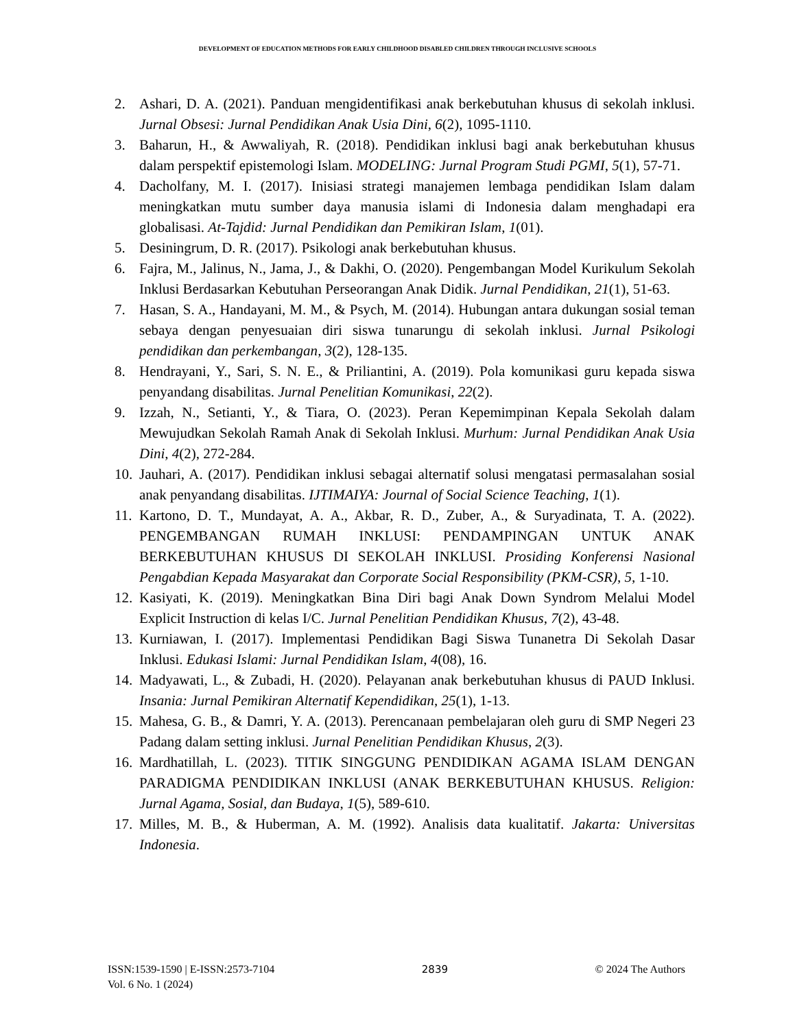DEVELOPMENT OF EDUCATION METHODS FOR EARLY CHILDHOOD DISABLED CHILDREN THROUGH INCLUSIVE SCHOOLS
2. Ashari, D. A. (2021). Panduan mengidentifikasi anak berkebutuhan khusus di sekolah inklusi. Jurnal Obsesi: Jurnal Pendidikan Anak Usia Dini, 6(2), 1095-1110.
3. Baharun, H., & Awwaliyah, R. (2018). Pendidikan inklusi bagi anak berkebutuhan khusus dalam perspektif epistemologi Islam. MODELING: Jurnal Program Studi PGMI, 5(1), 57-71.
4. Dacholfany, M. I. (2017). Inisiasi strategi manajemen lembaga pendidikan Islam dalam meningkatkan mutu sumber daya manusia islami di Indonesia dalam menghadapi era globalisasi. At-Tajdid: Jurnal Pendidikan dan Pemikiran Islam, 1(01).
5. Desiningrum, D. R. (2017). Psikologi anak berkebutuhan khusus.
6. Fajra, M., Jalinus, N., Jama, J., & Dakhi, O. (2020). Pengembangan Model Kurikulum Sekolah Inklusi Berdasarkan Kebutuhan Perseorangan Anak Didik. Jurnal Pendidikan, 21(1), 51-63.
7. Hasan, S. A., Handayani, M. M., & Psych, M. (2014). Hubungan antara dukungan sosial teman sebaya dengan penyesuaian diri siswa tunarungu di sekolah inklusi. Jurnal Psikologi pendidikan dan perkembangan, 3(2), 128-135.
8. Hendrayani, Y., Sari, S. N. E., & Priliantini, A. (2019). Pola komunikasi guru kepada siswa penyandang disabilitas. Jurnal Penelitian Komunikasi, 22(2).
9. Izzah, N., Setianti, Y., & Tiara, O. (2023). Peran Kepemimpinan Kepala Sekolah dalam Mewujudkan Sekolah Ramah Anak di Sekolah Inklusi. Murhum: Jurnal Pendidikan Anak Usia Dini, 4(2), 272-284.
10. Jauhari, A. (2017). Pendidikan inklusi sebagai alternatif solusi mengatasi permasalahan sosial anak penyandang disabilitas. IJTIMAIYA: Journal of Social Science Teaching, 1(1).
11. Kartono, D. T., Mundayat, A. A., Akbar, R. D., Zuber, A., & Suryadinata, T. A. (2022). PENGEMBANGAN RUMAH INKLUSI: PENDAMPINGAN UNTUK ANAK BERKEBUTUHAN KHUSUS DI SEKOLAH INKLUSI. Prosiding Konferensi Nasional Pengabdian Kepada Masyarakat dan Corporate Social Responsibility (PKM-CSR), 5, 1-10.
12. Kasiyati, K. (2019). Meningkatkan Bina Diri bagi Anak Down Syndrom Melalui Model Explicit Instruction di kelas I/C. Jurnal Penelitian Pendidikan Khusus, 7(2), 43-48.
13. Kurniawan, I. (2017). Implementasi Pendidikan Bagi Siswa Tunanetra Di Sekolah Dasar Inklusi. Edukasi Islami: Jurnal Pendidikan Islam, 4(08), 16.
14. Madyawati, L., & Zubadi, H. (2020). Pelayanan anak berkebutuhan khusus di PAUD Inklusi. Insania: Jurnal Pemikiran Alternatif Kependidikan, 25(1), 1-13.
15. Mahesa, G. B., & Damri, Y. A. (2013). Perencanaan pembelajaran oleh guru di SMP Negeri 23 Padang dalam setting inklusi. Jurnal Penelitian Pendidikan Khusus, 2(3).
16. Mardhatillah, L. (2023). TITIK SINGGUNG PENDIDIKAN AGAMA ISLAM DENGAN PARADIGMA PENDIDIKAN INKLUSI (ANAK BERKEBUTUHAN KHUSUS. Religion: Jurnal Agama, Sosial, dan Budaya, 1(5), 589-610.
17. Milles, M. B., & Huberman, A. M. (1992). Analisis data kualitatif. Jakarta: Universitas Indonesia.
ISSN:1539-1590 | E-ISSN:2573-7104
Vol. 6 No. 1 (2024)
2839 © 2024 The Authors